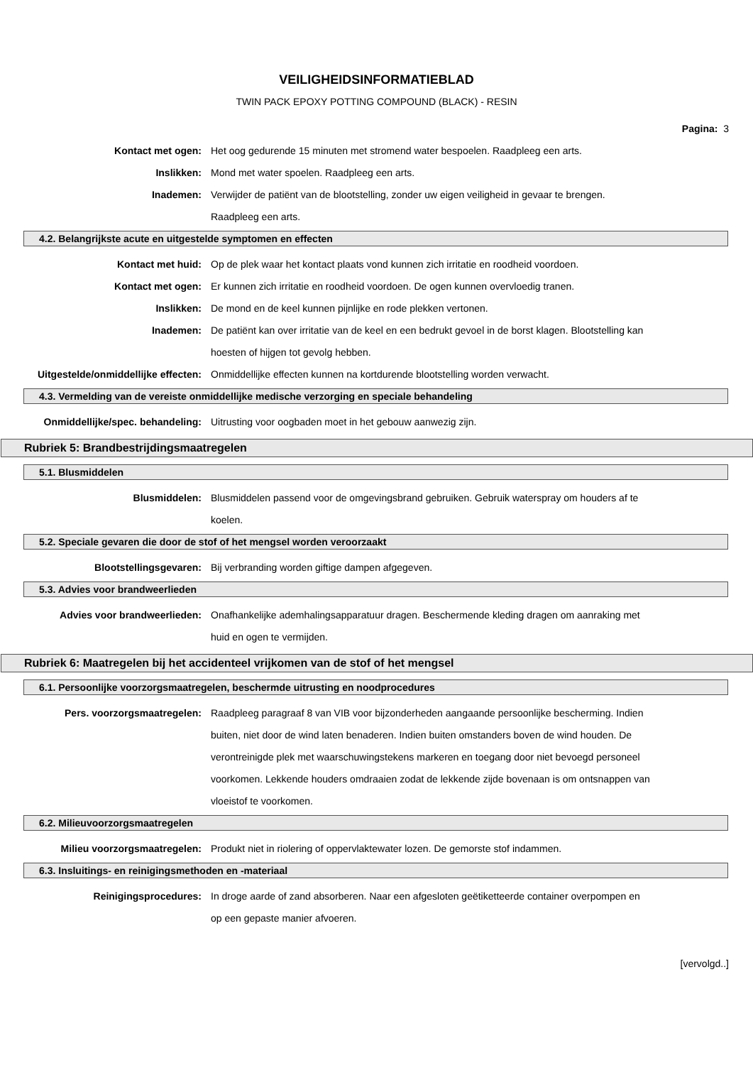VEILIGHEIDSINFORMATIEBLAD
TWIN PACK EPOXY POTTING COMPOUND (BLACK) - RESIN
Pagina: 3
Kontact met ogen: Het oog gedurende 15 minuten met stromend water bespoelen. Raadpleeg een arts.
Inslikken: Mond met water spoelen. Raadpleeg een arts.
Inademen: Verwijder de patiënt van de blootstelling, zonder uw eigen veiligheid in gevaar te brengen. Raadpleeg een arts.
4.2. Belangrijkste acute en uitgestelde symptomen en effecten
Kontact met huid: Op de plek waar het kontact plaats vond kunnen zich irritatie en roodheid voordoen.
Kontact met ogen: Er kunnen zich irritatie en roodheid voordoen. De ogen kunnen overvloedig tranen.
Inslikken: De mond en de keel kunnen pijnlijke en rode plekken vertonen.
Inademen: De patiënt kan over irritatie van de keel en een bedrukt gevoel in de borst klagen. Blootstelling kan hoesten of hijgen tot gevolg hebben.
Uitgestelde/onmiddellijke effecten:
Onmiddellijke effecten kunnen na kortdurende blootstelling worden verwacht.
4.3. Vermelding van de vereiste onmiddellijke medische verzorging en speciale behandeling
Onmiddellijke/spec. behandeling: Uitrusting voor oogbaden moet in het gebouw aanwezig zijn.
Rubriek 5: Brandbestrijdingsmaatregelen
5.1. Blusmiddelen
Blusmiddelen: Blusmiddelen passend voor de omgevingsbrand gebruiken. Gebruik waterspray om houders af te koelen.
5.2. Speciale gevaren die door de stof of het mengsel worden veroorzaakt
Blootstellingsgevaren: Bij verbranding worden giftige dampen afgegeven.
5.3. Advies voor brandweerlieden
Advies voor brandweerlieden: Onafhankelijke ademhalingsapparatuur dragen. Beschermende kleding dragen om aanraking met huid en ogen te vermijden.
Rubriek 6: Maatregelen bij het accidenteel vrijkomen van de stof of het mengsel
6.1. Persoonlijke voorzorgsmaatregelen, beschermde uitrusting en noodprocedures
Pers. voorzorgsmaatregelen: Raadpleeg paragraaf 8 van VIB voor bijzonderheden aangaande persoonlijke bescherming. Indien buiten, niet door de wind laten benaderen. Indien buiten omstanders boven de wind houden. De verontreinigde plek met waarschuwingstekens markeren en toegang door niet bevoegd personeel voorkomen. Lekkende houders omdraaien zodat de lekkende zijde bovenaan is om ontsnappen van vloeistof te voorkomen.
6.2. Milieuvoorzorgsmaatregelen
Milieu voorzorgsmaatregelen: Produkt niet in riolering of oppervlaktewater lozen. De gemorste stof indammen.
6.3. Insluitings- en reinigingsmethoden en -materiaal
Reinigingsprocedures: In droge aarde of zand absorberen. Naar een afgesloten geëtiketteerde container overpompen en op een gepaste manier afvoeren.
[vervolgd..]